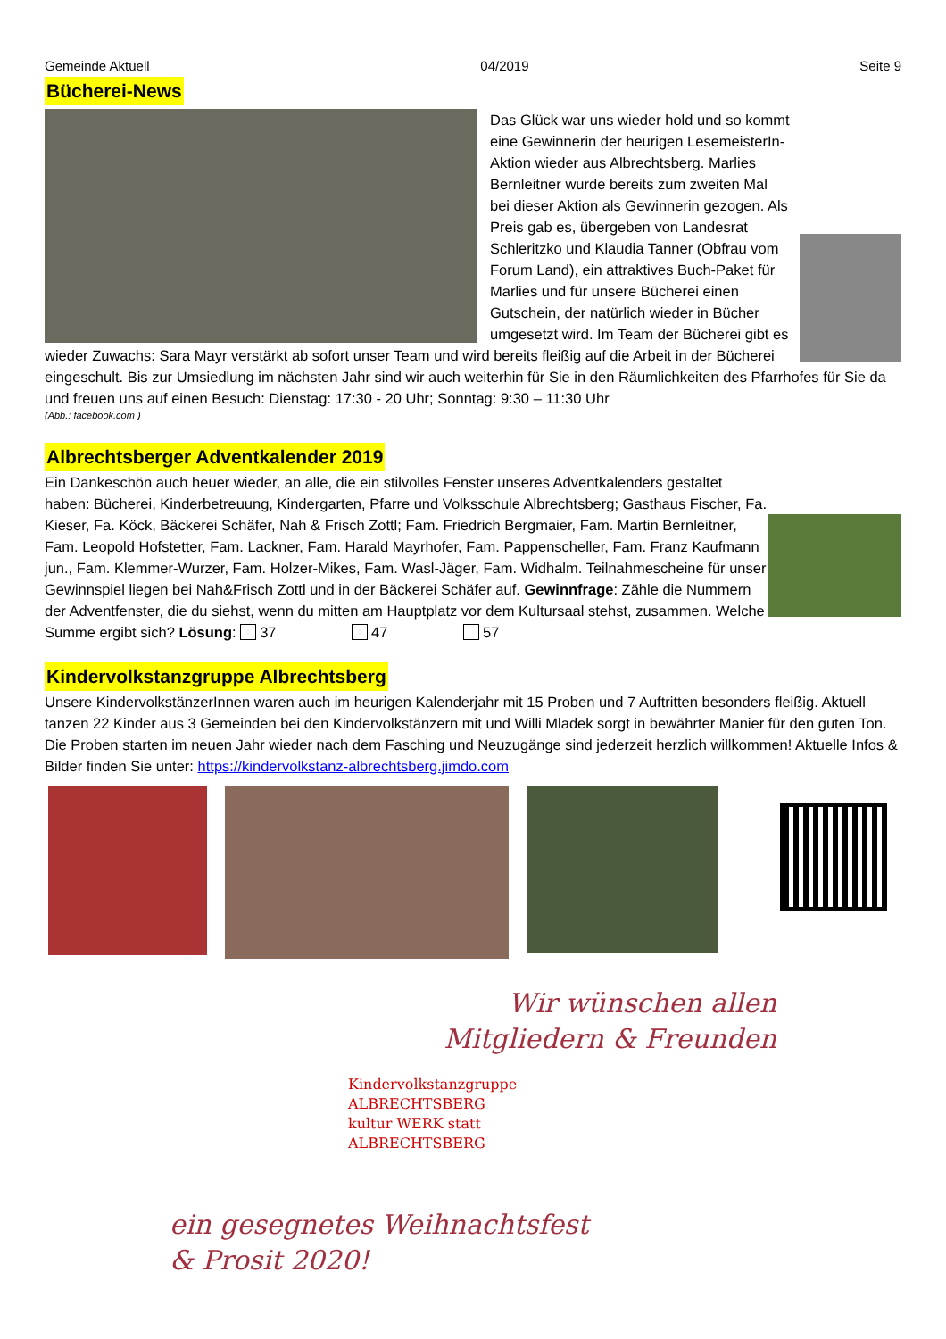Gemeinde Aktuell 04/2019 Seite 9
Bücherei-News
Das Glück war uns wieder hold und so kommt eine Gewinnerin der heurigen LesemeisterIn-Aktion wieder aus Albrechtsberg. Marlies Bernleitner wurde bereits zum zweiten Mal bei dieser Aktion als Gewinnerin gezogen. Als Preis gab es, übergeben von Landesrat Schleritzko und Klaudia Tanner (Obfrau vom Forum Land), ein attraktives Buch-Paket für Marlies und für unsere Bücherei einen Gutschein, der natürlich wieder in Bücher umgesetzt wird. Im Team der Bücherei gibt es wieder Zuwachs: Sara Mayr verstärkt ab sofort unser Team und wird bereits fleißig auf die Arbeit in der Bücherei eingeschult. Bis zur Umsiedlung im nächsten Jahr sind wir auch weiterhin für Sie in den Räumlichkeiten des Pfarrhofes für Sie da und freuen uns auf einen Besuch: Dienstag: 17:30 - 20 Uhr; Sonntag: 9:30 – 11:30 Uhr
(Abb.: facebook.com )
Albrechtsberger Adventkalender 2019
Ein Dankeschön auch heuer wieder, an alle, die ein stilvolles Fenster unseres Adventkalenders gestaltet haben: Bücherei, Kinderbetreuung, Kindergarten, Pfarre und Volksschule Albrechtsberg; Gasthaus Fischer, Fa. Kieser, Fa. Köck, Bäckerei Schäfer, Nah & Frisch Zottl; Fam. Friedrich Bergmaier, Fam. Martin Bernleitner, Fam. Leopold Hofstetter, Fam. Lackner, Fam. Harald Mayrhofer, Fam. Pappenscheller, Fam. Franz Kaufmann jun., Fam. Klemmer-Wurzer, Fam. Holzer-Mikes, Fam. Wasl-Jäger, Fam. Widhalm. Teilnahmescheine für unser Gewinnspiel liegen bei Nah&Frisch Zottl und in der Bäckerei Schäfer auf. Gewinnfrage: Zähle die Nummern der Adventfenster, die du siehst, wenn du mitten am Hauptplatz vor dem Kultursaal stehst, zusammen. Welche Summe ergibt sich? Lösung: 37 47 57
Kindervolkstanzgruppe Albrechtsberg
Unsere KindervolkstänzerInnen waren auch im heurigen Kalenderjahr mit 15 Proben und 7 Auftritten besonders fleißig. Aktuell tanzen 22 Kinder aus 3 Gemeinden bei den Kindervolkstänzern mit und Willi Mladek sorgt in bewährter Manier für den guten Ton. Die Proben starten im neuen Jahr wieder nach dem Fasching und Neuzugänge sind jederzeit herzlich willkommen! Aktuelle Infos & Bilder finden Sie unter: https://kindervolkstanz-albrechtsberg.jimdo.com
Wir wünschen allen
Mitgliedern & Freunden
Kindervolkstanzgruppe ALBRECHTSBERG
kultur WERK statt ALBRECHTSBERG
ein gesegnetes Weihnachtsfest
& Prosit 2020!